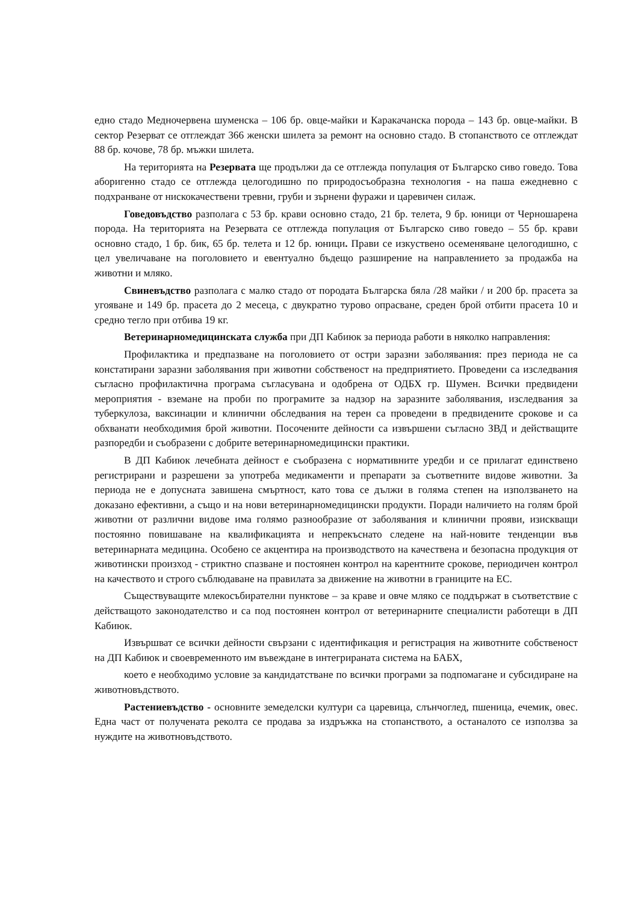едно стадо Медночервена шуменска – 106 бр. овце-майки и Каракачанска порода – 143 бр. овце-майки. В сектор Резерват се отглеждат 366 женски шилета за ремонт на основно стадо. В стопанството се отглеждат 88 бр. кочове, 78 бр. мъжки шилета.
На територията на Резервата ще продължи да се отглежда популация от Българско сиво говедо. Това аборигенно стадо се отглежда целогодишно по природосъобразна технология - на паша ежедневно с подхранване от нискокачествени тревни, груби и зърнени фуражи и царевичен силаж.
Говедовъдство разполага с 53 бр. крави основно стадо, 21 бр. телета, 9 бр. юници от Черношарена порода. На територията на Резервата се отглежда популация от Българско сиво говедо – 55 бр. крави основно стадо, 1 бр. бик, 65 бр. телета и 12 бр. юници. Прави се изкуствено осеменяване целогодишно, с цел увеличаване на поголовието и евентуално бъдещо разширение на направлението за продажба на животни и мляко.
Свиневъдство разполага с малко стадо от породата Българска бяла /28 майки / и 200 бр. прасета за угояване и 149 бр. прасета до 2 месеца, с двукратно турово опрасване, среден брой отбити прасета 10 и средно тегло при отбива 19 кг.
Ветеринарномедицинската служба при ДП Кабиюк за периода работи в няколко направления:
Профилактика и предпазване на поголовието от остри заразни заболявания: през периода не са констатирани заразни заболявания при животни собственост на предприятието. Проведени са изследвания съгласно профилактична програма съгласувана и одобрена от ОДБХ гр. Шумен. Всички предвидени мероприятия - вземане на проби по програмите за надзор на заразните заболявания, изследвания за туберкулоза, ваксинации и клинични обследвания на терен са проведени в предвидените срокове и са обхванати необходимия брой животни. Посочените дейности са извършени съгласно ЗВД и действащите разпоредби и съобразени с добрите ветеринарномедицински практики.
В ДП Кабиюк лечебната дейност е съобразена с нормативните уредби и се прилагат единствено регистрирани и разрешени за употреба медикаменти и препарати за съответните видове животни. За периода не е допусната завишена смъртност, като това се дължи в голяма степен на използването на доказано ефективни, а също и на нови ветеринарномедицински продукти. Поради наличието на голям брой животни от различни видове има голямо разнообразие от заболявания и клинични прояви, изискващи постоянно повишаване на квалификацията и непрекъснато следене на най-новите тенденции във ветеринарната медицина. Особено се акцентира на производството на качествена и безопасна продукция от животински произход - стриктно спазване и постоянен контрол на карентните срокове, периодичен контрол на качеството и строго съблюдаване на правилата за движение на животни в границите на ЕС.
Съществуващите млекосъбирателни пунктове – за краве и овче мляко се поддържат в съответствие с действащото законодателство и са под постоянен контрол от ветеринарните специалисти работещи в ДП Кабиюк.
Извършват се всички дейности свързани с идентификация и регистрация на животните собственост на ДП Кабиюк и своевременното им въвеждане в интегрираната система на БАБХ,
което е необходимо условие за кандидатстване по всички програми за подпомагане и субсидиране на животновъдството.
Растениевъдство - основните земеделски култури са царевица, слънчоглед, пшеница, ечемик, овес. Една част от получената реколта се продава за издръжка на стопанството, а останалото се използва за нуждите на животновъдството.